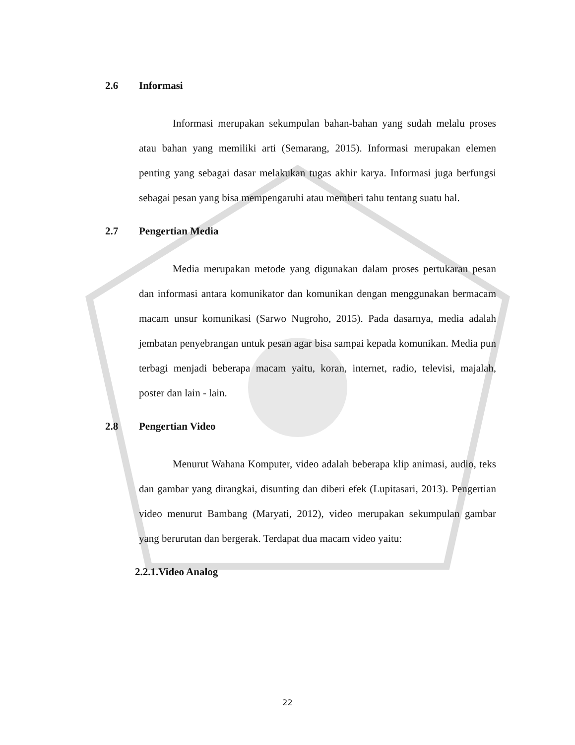2.6 Informasi
Informasi merupakan sekumpulan bahan-bahan yang sudah melalu proses atau bahan yang memiliki arti (Semarang, 2015). Informasi merupakan elemen penting yang sebagai dasar melakukan tugas akhir karya. Informasi juga berfungsi sebagai pesan yang bisa mempengaruhi atau memberi tahu tentang suatu hal.
2.7 Pengertian Media
Media merupakan metode yang digunakan dalam proses pertukaran pesan dan informasi antara komunikator dan komunikan dengan menggunakan bermacam macam unsur komunikasi (Sarwo Nugroho, 2015). Pada dasarnya, media adalah jembatan penyebrangan untuk pesan agar bisa sampai kepada komunikan. Media pun terbagi menjadi beberapa macam yaitu, koran, internet, radio, televisi, majalah, poster dan lain - lain.
2.8 Pengertian Video
Menurut Wahana Komputer, video adalah beberapa klip animasi, audio, teks dan gambar yang dirangkai, disunting dan diberi efek (Lupitasari, 2013). Pengertian video menurut Bambang (Maryati, 2012), video merupakan sekumpulan gambar yang berurutan dan bergerak. Terdapat dua macam video yaitu:
2.2.1.Video Analog
22